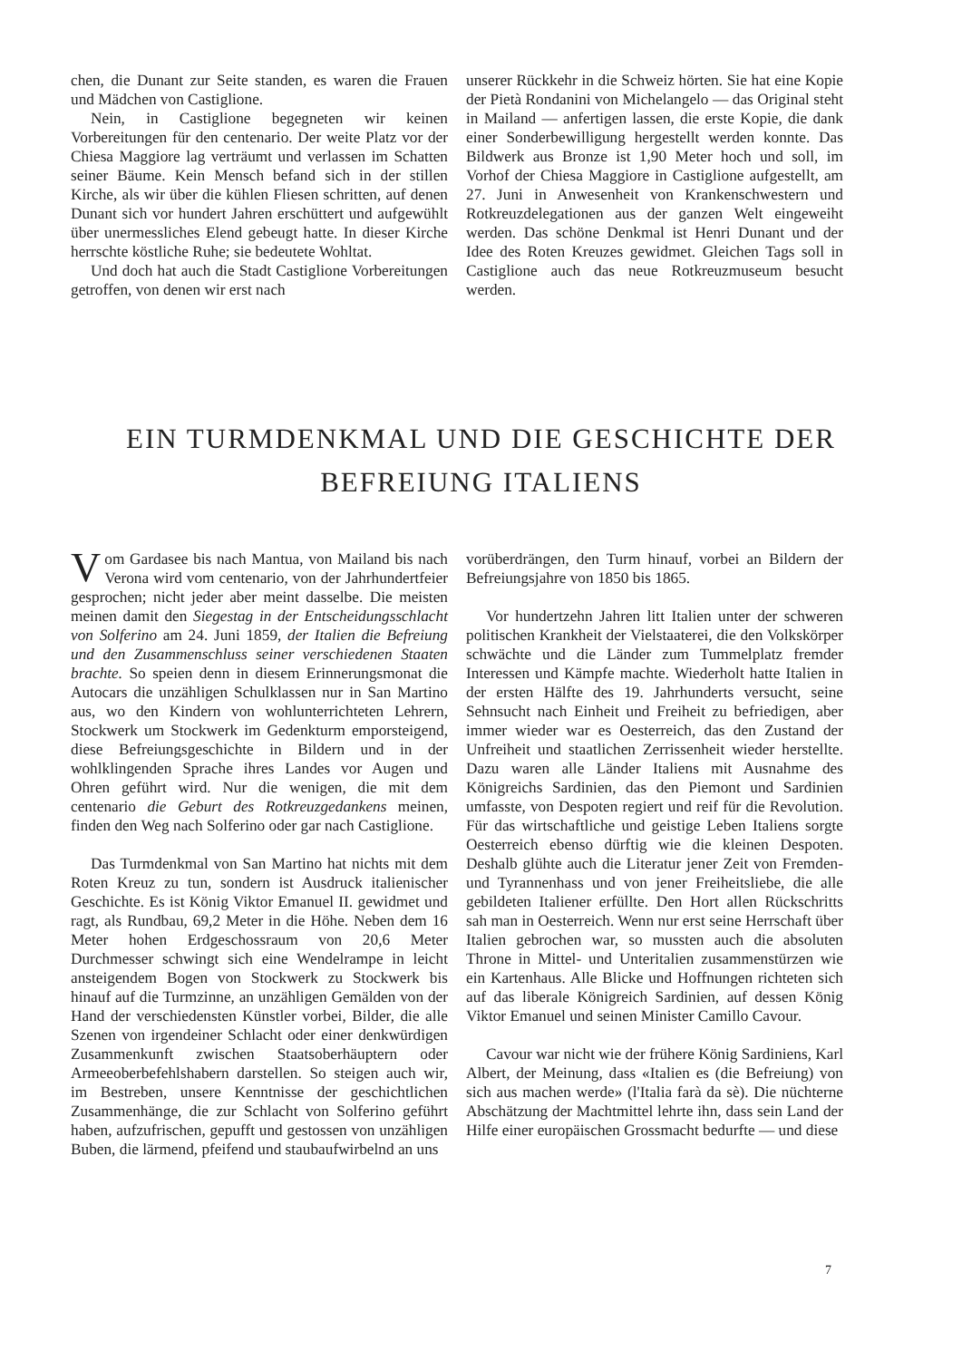chen, die Dunant zur Seite standen, es waren die Frauen und Mädchen von Castiglione.
Nein, in Castiglione begegneten wir keinen Vorbereitungen für den centenario. Der weite Platz vor der Chiesa Maggiore lag verträumt und verlassen im Schatten seiner Bäume. Kein Mensch befand sich in der stillen Kirche, als wir über die kühlen Fliesen schritten, auf denen Dunant sich vor hundert Jahren erschüttert und aufgewühlt über unermessliches Elend gebeugt hatte. In dieser Kirche herrschte köstliche Ruhe; sie bedeutete Wohltat.
Und doch hat auch die Stadt Castiglione Vorbereitungen getroffen, von denen wir erst nach
unserer Rückkehr in die Schweiz hörten. Sie hat eine Kopie der Pietà Rondanini von Michelangelo — das Original steht in Mailand — anfertigen lassen, die erste Kopie, die dank einer Sonderbewilligung hergestellt werden konnte. Das Bildwerk aus Bronze ist 1,90 Meter hoch und soll, im Vorhof der Chiesa Maggiore in Castiglione aufgestellt, am 27. Juni in Anwesenheit von Krankenschwestern und Rotkreuzdelegationen aus der ganzen Welt eingeweiht werden. Das schöne Denkmal ist Henri Dunant und der Idee des Roten Kreuzes gewidmet. Gleichen Tags soll in Castiglione auch das neue Rotkreuzmuseum besucht werden.
EIN TURMDENKMAL UND DIE GESCHICHTE DER
BEFREIUNG ITALIENS
Vom Gardasee bis nach Mantua, von Mailand bis nach Verona wird vom centenario, von der Jahrhundertfeier gesprochen; nicht jeder aber meint dasselbe. Die meisten meinen damit den Siegestag in der Entscheidungsschlacht von Solferino am 24. Juni 1859, der Italien die Befreiung und den Zusammenschluss seiner verschiedenen Staaten brachte. So speien denn in diesem Erinnerungsmonat die Autocars die unzähligen Schulklassen nur in San Martino aus, wo den Kindern von wohlunterrichteten Lehrern, Stockwerk um Stockwerk im Gedenkturm emporsteigend, diese Befreiungsgeschichte in Bildern und in der wohlklingenden Sprache ihres Landes vor Augen und Ohren geführt wird. Nur die wenigen, die mit dem centenario die Geburt des Rotkreuzgedankens meinen, finden den Weg nach Solferino oder gar nach Castiglione.
Das Turmdenkmal von San Martino hat nichts mit dem Roten Kreuz zu tun, sondern ist Ausdruck italienischer Geschichte. Es ist König Viktor Emanuel II. gewidmet und ragt, als Rundbau, 69,2 Meter in die Höhe. Neben dem 16 Meter hohen Erdgeschossraum von 20,6 Meter Durchmesser schwingt sich eine Wendelrampe in leicht ansteigendem Bogen von Stockwerk zu Stockwerk bis hinauf auf die Turmzinne, an unzähligen Gemälden von der Hand der verschiedensten Künstler vorbei, Bilder, die alle Szenen von irgendeiner Schlacht oder einer denkwürdigen Zusammenkunft zwischen Staatsoberhäuptern oder Armeeoberbefehlshabern darstellen. So steigen auch wir, im Bestreben, unsere Kenntnisse der geschichtlichen Zusammenhänge, die zur Schlacht von Solferino geführt haben, aufzufrischen, gepufft und gestossen von unzähligen Buben, die lärmend, pfeifend und staubaufwirbelnd an uns
vorüberdrängen, den Turm hinauf, vorbei an Bildern der Befreiungsjahre von 1850 bis 1865.
Vor hundertzehn Jahren litt Italien unter der schweren politischen Krankheit der Vielstaaterei, die den Volkskörper schwächte und die Länder zum Tummelplatz fremder Interessen und Kämpfe machte. Wiederholt hatte Italien in der ersten Hälfte des 19. Jahrhunderts versucht, seine Sehnsucht nach Einheit und Freiheit zu befriedigen, aber immer wieder war es Oesterreich, das den Zustand der Unfreiheit und staatlichen Zerrissenheit wieder herstellte. Dazu waren alle Länder Italiens mit Ausnahme des Königreichs Sardinien, das den Piemont und Sardinien umfasste, von Despoten regiert und reif für die Revolution. Für das wirtschaftliche und geistige Leben Italiens sorgte Oesterreich ebenso dürftig wie die kleinen Despoten. Deshalb glühte auch die Literatur jener Zeit von Fremden- und Tyrannenhass und von jener Freiheitsliebe, die alle gebildeten Italiener erfüllte. Den Hort allen Rückschritts sah man in Oesterreich. Wenn nur erst seine Herrschaft über Italien gebrochen war, so mussten auch die absoluten Throne in Mittel- und Unteritalien zusammenstürzen wie ein Kartenhaus. Alle Blicke und Hoffnungen richteten sich auf das liberale Königreich Sardinien, auf dessen König Viktor Emanuel und seinen Minister Camillo Cavour.
Cavour war nicht wie der frühere König Sardiniens, Karl Albert, der Meinung, dass «Italien es (die Befreiung) von sich aus machen werde» (l'Italia farà da sè). Die nüchterne Abschätzung der Machtmittel lehrte ihn, dass sein Land der Hilfe einer europäischen Grossmacht bedurfte — und diese
7